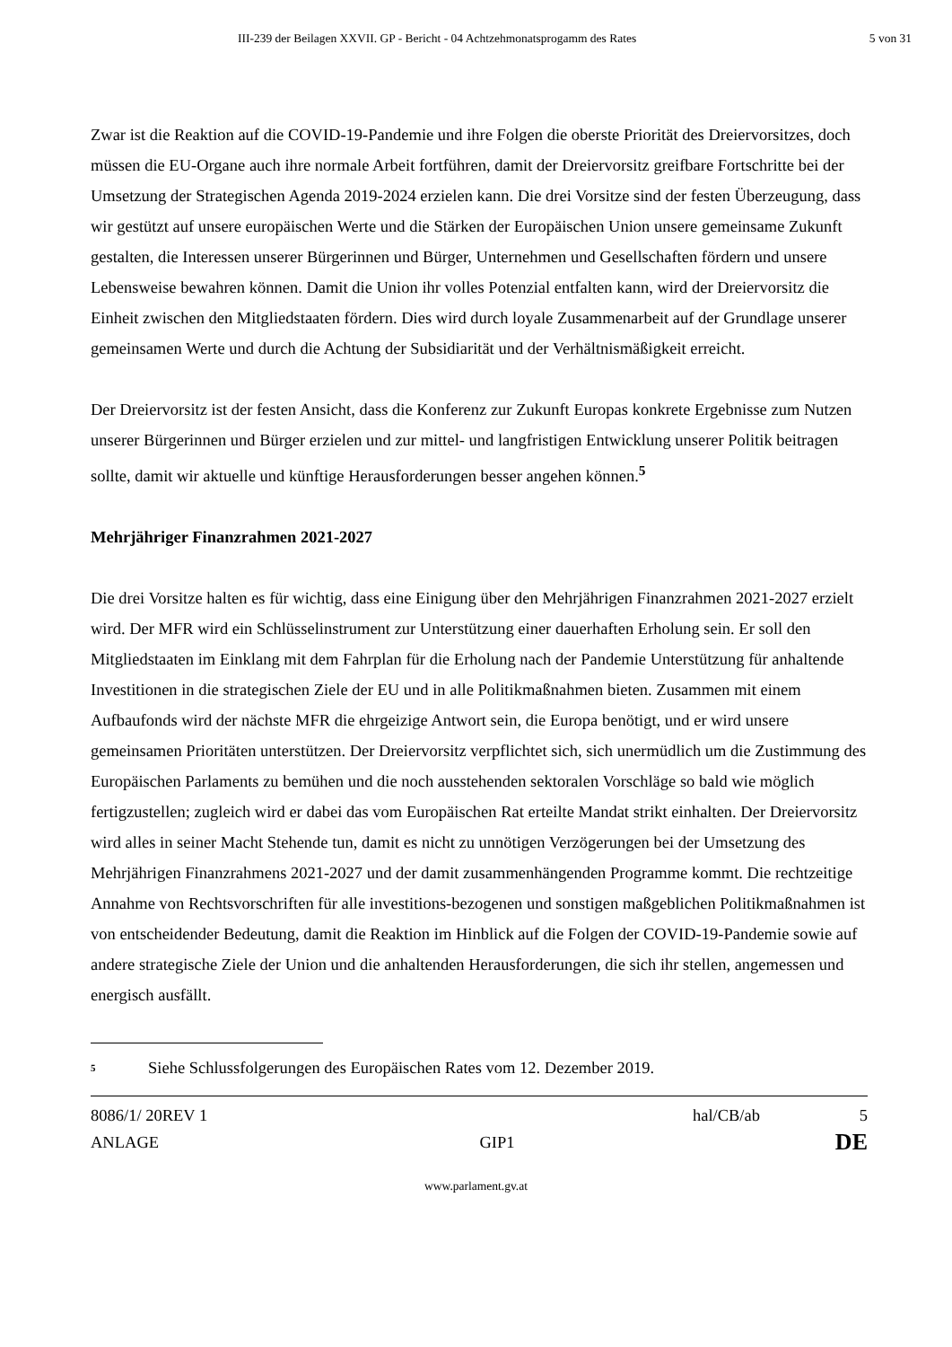III-239 der Beilagen XXVII. GP - Bericht - 04 Achtzehmonatsprogamm des Rates 5 von 31
Zwar ist die Reaktion auf die COVID-19-Pandemie und ihre Folgen die oberste Priorität des Dreiervorsitzes, doch müssen die EU-Organe auch ihre normale Arbeit fortführen, damit der Dreiervorsitz greifbare Fortschritte bei der Umsetzung der Strategischen Agenda 2019-2024 erzielen kann. Die drei Vorsitze sind der festen Überzeugung, dass wir gestützt auf unsere europäischen Werte und die Stärken der Europäischen Union unsere gemeinsame Zukunft gestalten, die Interessen unserer Bürgerinnen und Bürger, Unternehmen und Gesellschaften fördern und unsere Lebensweise bewahren können. Damit die Union ihr volles Potenzial entfalten kann, wird der Dreiervorsitz die Einheit zwischen den Mitgliedstaaten fördern. Dies wird durch loyale Zusammenarbeit auf der Grundlage unserer gemeinsamen Werte und durch die Achtung der Subsidiarität und der Verhältnismäßigkeit erreicht.
Der Dreiervorsitz ist der festen Ansicht, dass die Konferenz zur Zukunft Europas konkrete Ergebnisse zum Nutzen unserer Bürgerinnen und Bürger erzielen und zur mittel- und langfristigen Entwicklung unserer Politik beitragen sollte, damit wir aktuelle und künftige Herausforderungen besser angehen können.<sup>5</sup>
Mehrjähriger Finanzrahmen 2021-2027
Die drei Vorsitze halten es für wichtig, dass eine Einigung über den Mehrjährigen Finanzrahmen 2021-2027 erzielt wird. Der MFR wird ein Schlüsselinstrument zur Unterstützung einer dauerhaften Erholung sein. Er soll den Mitgliedstaaten im Einklang mit dem Fahrplan für die Erholung nach der Pandemie Unterstützung für anhaltende Investitionen in die strategischen Ziele der EU und in alle Politikmaßnahmen bieten. Zusammen mit einem Aufbaufonds wird der nächste MFR die ehrgeizige Antwort sein, die Europa benötigt, und er wird unsere gemeinsamen Prioritäten unterstützen. Der Dreiervorsitz verpflichtet sich, sich unermüdlich um die Zustimmung des Europäischen Parlaments zu bemühen und die noch ausstehenden sektoralen Vorschläge so bald wie möglich fertigzustellen; zugleich wird er dabei das vom Europäischen Rat erteilte Mandat strikt einhalten. Der Dreiervorsitz wird alles in seiner Macht Stehende tun, damit es nicht zu unnötigen Verzögerungen bei der Umsetzung des Mehrjährigen Finanzrahmens 2021-2027 und der damit zusammenhängenden Programme kommt. Die rechtzeitige Annahme von Rechtsvorschriften für alle investitions-bezogenen und sonstigen maßgeblichen Politikmaßnahmen ist von entscheidender Bedeutung, damit die Reaktion im Hinblick auf die Folgen der COVID-19-Pandemie sowie auf andere strategische Ziele der Union und die anhaltenden Herausforderungen, die sich ihr stellen, angemessen und energisch ausfällt.
<sup>5</sup> Siehe Schlussfolgerungen des Europäischen Rates vom 12. Dezember 2019.
8086/1/ 20REV 1 hal/CB/ab 5
ANLAGE GIP1 DE
www.parlament.gv.at